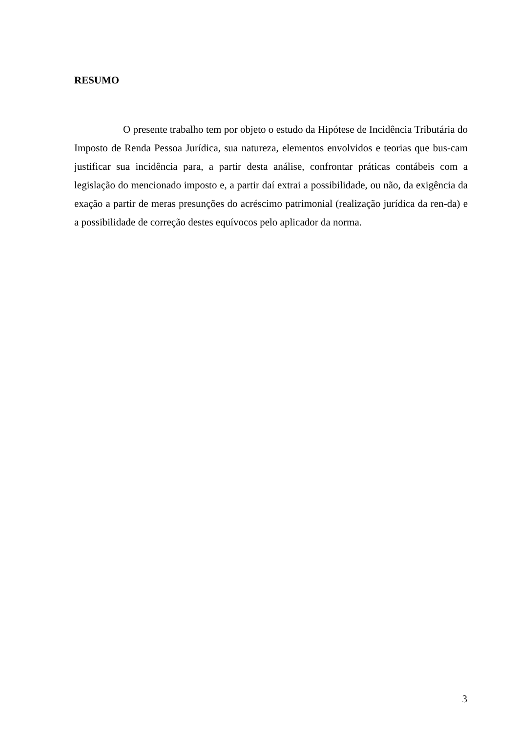RESUMO
O presente trabalho tem por objeto o estudo da Hipótese de Incidência Tributária do Imposto de Renda Pessoa Jurídica, sua natureza, elementos envolvidos e teorias que bus-cam justificar sua incidência para, a partir desta análise, confrontar práticas contábeis com a legislação do mencionado imposto e, a partir daí extrai a possibilidade, ou não, da exigência da exação a partir de meras presunções do acréscimo patrimonial (realização jurídica da ren-da) e a possibilidade de correção destes equívocos pelo aplicador da norma.
3